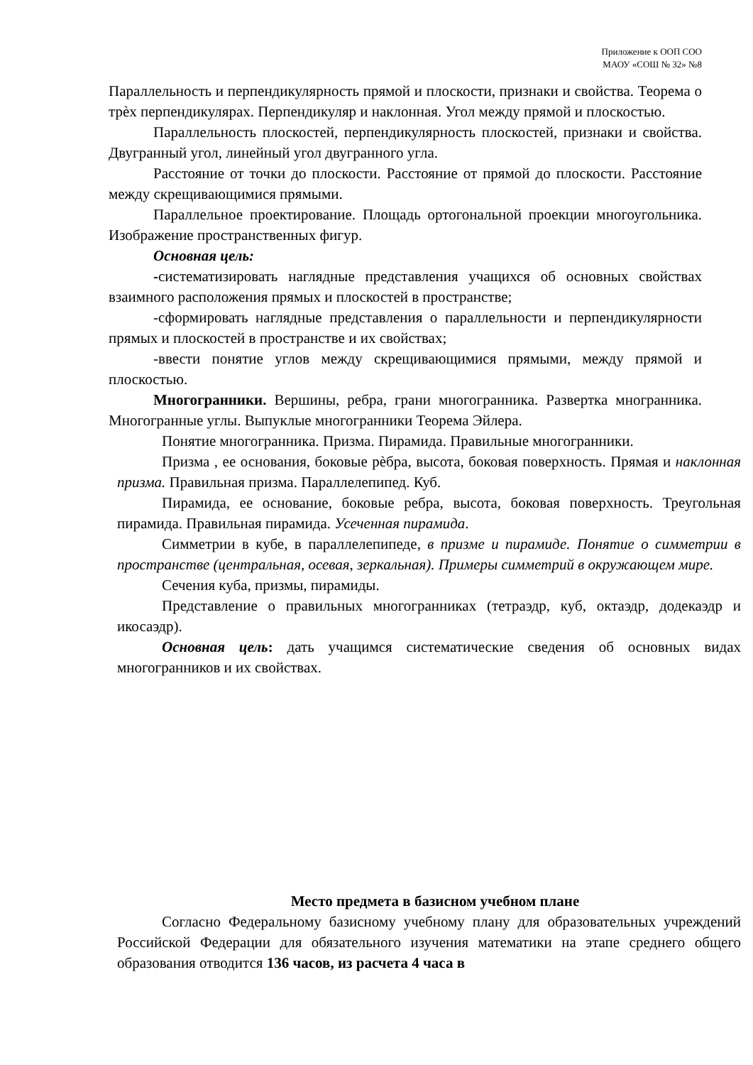Приложение к ООП СОО
МАОУ «СОШ № 32» №8
Параллельность и перпендикулярность прямой и плоскости, признаки и свойства. Теорема о трѐх перпендикулярах. Перпендикуляр и наклонная. Угол между прямой и плоскостью.
Параллельность плоскостей, перпендикулярность плоскостей, признаки и свойства. Двугранный угол, линейный угол двугранного угла.
Расстояние от точки до плоскости. Расстояние от прямой до плоскости. Расстояние между скрещивающимися прямыми.
Параллельное проектирование. Площадь ортогональной проекции многоугольника. Изображение пространственных фигур.
Основная цель:
-систематизировать наглядные представления учащихся об основных свойствах взаимного расположения прямых и плоскостей в пространстве;
-сформировать наглядные представления о параллельности и перпендикулярности прямых и плоскостей в пространстве и их свойствах;
-ввести понятие углов между скрещивающимися прямыми, между прямой и плоскостью.
Многогранники. Вершины, ребра, грани многогранника. Развертка многранника. Многогранные углы. Выпуклые многогранники Теорема Эйлера.
Понятие многогранника. Призма. Пирамида. Правильные многогранники.
Призма , ее основания, боковые рѐбра, высота, боковая поверхность. Прямая и наклонная призма. Правильная призма. Параллелепипед. Куб.
Пирамида, ее основание, боковые ребра, высота, боковая поверхность. Треугольная пирамида. Правильная пирамида. Усеченная пирамида.
Симметрии в кубе, в параллелепипеде, в призме и пирамиде. Понятие о симметрии в пространстве (центральная, осевая, зеркальная). Примеры симметрий в окружающем мире.
Сечения куба, призмы, пирамиды.
Представление о правильных многогранниках (тетраэдр, куб, октаэдр, додекаэдр и икосаэдр).
Основная цель: дать учащимся систематические сведения об основных видах многогранников и их свойствах.
Место предмета в базисном учебном плане
Согласно Федеральному базисному учебному плану для образовательных учреждений Российской Федерации для обязательного изучения математики на этапе среднего общего образования отводится 136 часов, из расчета 4 часа в